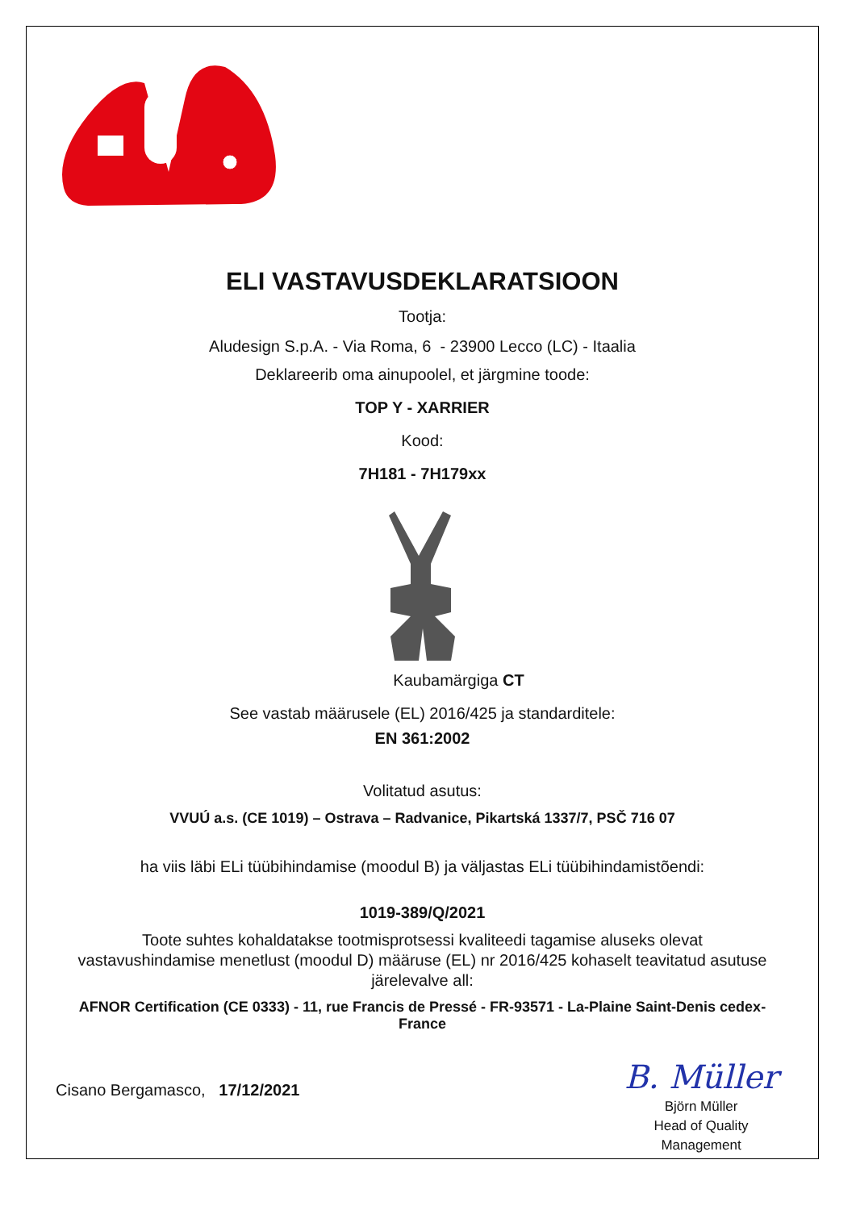ELI VASTAVUSDEKLARATSIOON
Tootja:
Aludesign S.p.A. - Via Roma, 6 - 23900 Lecco (LC) - Itaalia
Deklareerib oma ainupoolel, et järgmine toode:
TOP Y - XARRIER
Kood:
7H181 - 7H179xx
Kaubamärgiga CT
See vastab määrusele (EL) 2016/425 ja standarditele:
EN 361:2002
Volitatud asutus:
VVUÚ a.s. (CE 1019) – Ostrava – Radvanice, Pikartská 1337/7, PSČ 716 07
ha viis läbi ELi tüübihindamise (moodul B) ja väljastas ELi tüübihindamistõendi:
1019-389/Q/2021
Toote suhtes kohaldatakse tootmisprotsessi kvaliteedi tagamise aluseks olevat vastavushindamise menetlust (moodul D) määruse (EL) nr 2016/425 kohaselt teavitatud asutuse järelevalve all:
AFNOR Certification (CE 0333) - 11, rue Francis de Pressé - FR-93571 - La-Plaine Saint-Denis cedex-France
Cisano Bergamasco, 17/12/2021
B. Müller
Björn Müller
Head of Quality
Management